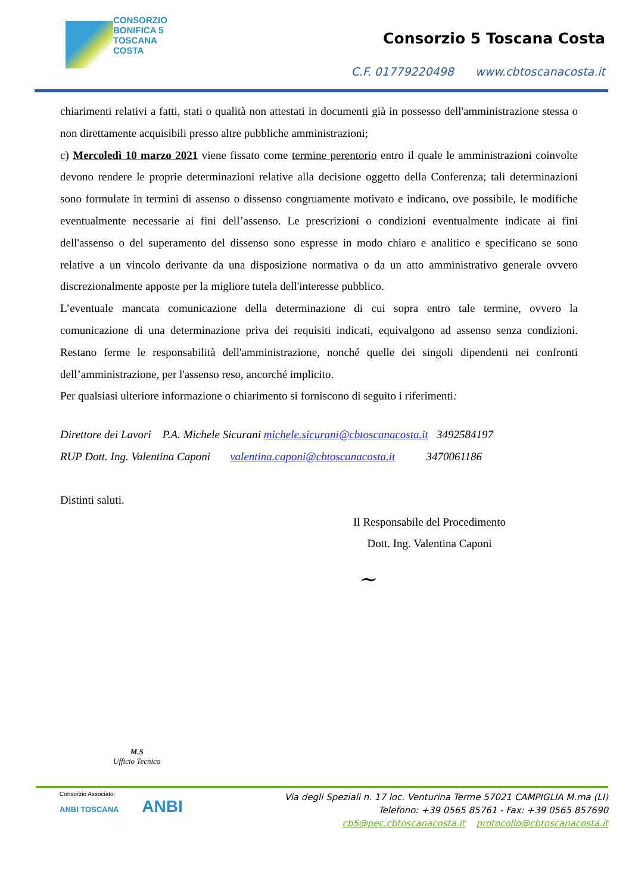CONSORZIO
BONIFICA 5
TOSCANA
COSTA
Consorzio 5 Toscana Costa
C.F. 01779220498 www.cbtoscanacosta.it
chiarimenti relativi a fatti, stati o qualità non attestati in documenti già in possesso dell'amministrazione stessa o non direttamente acquisibili presso altre pubbliche amministrazioni;
c) Mercoledì 10 marzo 2021 viene fissato come termine perentorio entro il quale le amministrazioni coinvolte devono rendere le proprie determinazioni relative alla decisione oggetto della Conferenza; tali determinazioni sono formulate in termini di assenso o dissenso congruamente motivato e indicano, ove possibile, le modifiche eventualmente necessarie ai fini dell’assenso. Le prescrizioni o condizioni eventualmente indicate ai fini dell'assenso o del superamento del dissenso sono espresse in modo chiaro e analitico e specificano se sono relative a un vincolo derivante da una disposizione normativa o da un atto amministrativo generale ovvero discrezionalmente apposte per la migliore tutela dell'interesse pubblico.
L’eventuale mancata comunicazione della determinazione di cui sopra entro tale termine, ovvero la comunicazione di una determinazione priva dei requisiti indicati, equivalgono ad assenso senza condizioni. Restano ferme le responsabilità dell'amministrazione, nonché quelle dei singoli dipendenti nei confronti dell’amministrazione, per l'assenso reso, ancorché implicito.
Per qualsiasi ulteriore informazione o chiarimento si forniscono di seguito i riferimenti:
Direttore dei Lavori P.A. Michele Sicurani michele.sicurani@cbtoscanacosta.it 3492584197
RUP Dott. Ing. Valentina Caponi valentina.caponi@cbtoscanacosta.it 3470061186
Distinti saluti.
Il Responsabile del Procedimento
Dott. Ing. Valentina Caponi
~
M.S
Ufficio Tecnico
Consorzio Associato:
ANBI TOSCANA ANBI
Via degli Speziali n. 17 loc. Venturina Terme 57021 CAMPIGLIA M.ma (LI)
Telefono: +39 0565 85761 - Fax: +39 0565 857690
cb5@pec.cbtoscanacosta.it protocollo@cbtoscanacosta.it